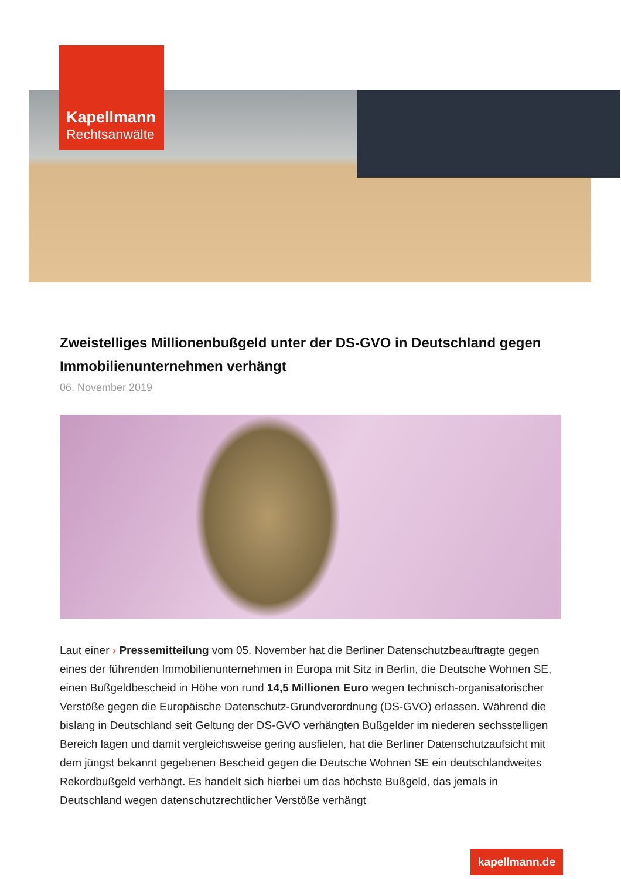Kapellmann
Rechtsanwälte
Zweistelliges Millionenbußgeld unter der DS-GVO in Deutschland gegen Immobilienunternehmen verhängt
06. November 2019
Laut einer › Pressemitteilung vom 05. November hat die Berliner Datenschutzbeauftragte gegen eines der führenden Immobilienunternehmen in Europa mit Sitz in Berlin, die Deutsche Wohnen SE, einen Bußgeldbescheid in Höhe von rund 14,5 Millionen Euro wegen technisch-organisatorischer Verstöße gegen die Europäische Datenschutz-Grundverordnung (DS-GVO) erlassen. Während die bislang in Deutschland seit Geltung der DS-GVO verhängten Bußgelder im niederen sechsstelligen Bereich lagen und damit vergleichsweise gering ausfielen, hat die Berliner Datenschutzaufsicht mit dem jüngst bekannt gegebenen Bescheid gegen die Deutsche Wohnen SE ein deutschlandweites Rekordbußgeld verhängt. Es handelt sich hierbei um das höchste Bußgeld, das jemals in Deutschland wegen datenschutzrechtlicher Verstöße verhängt
kapellmann.de